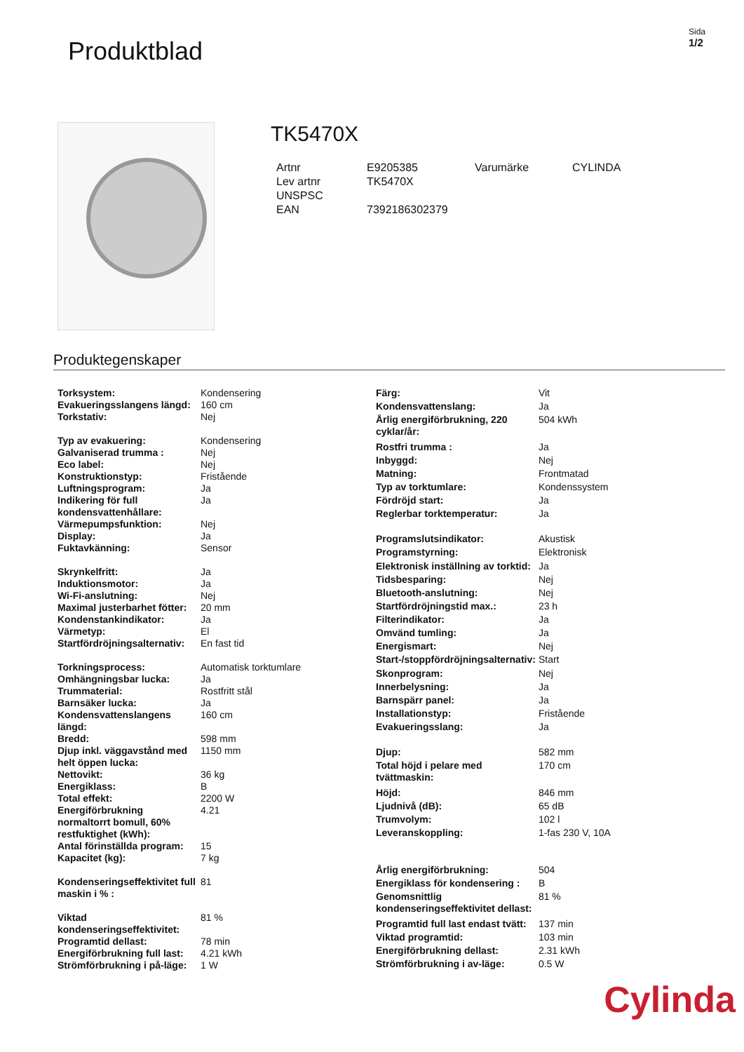Produktblad
Sida
1/2
TK5470X
| Artnr | E9205385 | Varumärke | CYLINDA |
| Lev artnr | TK5470X | | |
| UNSPSC | | | |
| EAN | 7392186302379 | | |
Produktegenskaper
| Torksystem: | Kondensering |
| Evakueringsslangens längd: | 160 cm |
| Torkstativ: | Nej |
| Typ av evakuering: | Kondensering |
| Galvaniserad trumma : | Nej |
| Eco label: | Nej |
| Konstruktionstyp: | Fristående |
| Luftningsprogram: | Ja |
| Indikering för full kondensvattenhållare: | Ja |
| Värmepumpsfunktion: | Nej |
| Display: | Ja |
| Fuktavkänning: | Sensor |
| Skrynkelfritt: | Ja |
| Induktionsmotor: | Ja |
| Wi-Fi-anslutning: | Nej |
| Maximal justerbarhet fötter: | 20 mm |
| Kondenstankindikator: | Ja |
| Värmetyp: | El |
| Startfördröjningsalternativ: | En fast tid |
| Torkningsprocess: | Automatisk torktumlare |
| Omhängningsbar lucka: | Ja |
| Trummaterial: | Rostfritt stål |
| Barnsäker lucka: | Ja |
| Kondensvattenslangens längd: | 160 cm |
| Bredd: | 598 mm |
| Djup inkl. väggavstånd med helt öppen lucka: | 1150 mm |
| Nettovikt: | 36 kg |
| Energiklass: | B |
| Total effekt: | 2200 W |
| Energiförbrukning normaltorrt bomull, 60% restfuktighet (kWh): | 4.21 |
| Antal förinställda program: | 15 |
| Kapacitet (kg): | 7 kg |
| Kondenseringseffektivitet full maskin i % : | 81 |
| Viktad kondenseringseffektivitet: | 81 % |
| Programtid dellast: | 78 min |
| Energiförbrukning full last: | 4.21 kWh |
| Strömförbrukning i på-läge: | 1 W |
| Färg: | Vit |
| Kondensvattenslang: | Ja |
| Årlig energiförbrukning, 220 cyklar/år: | 504 kWh |
| Rostfri trumma : | Ja |
| Inbyggd: | Nej |
| Matning: | Frontmatad |
| Typ av torktumlare: | Kondenssystem |
| Fördröjd start: | Ja |
| Reglerbar torktemperatur: | Ja |
| Programslutsindikator: | Akustisk |
| Programstyrning: | Elektronisk |
| Elektronisk inställning av torktid: | Ja |
| Tidsbesparing: | Nej |
| Bluetooth-anslutning: | Nej |
| Startfördröjningstid max.: | 23 h |
| Filterindikator: | Ja |
| Omvänd tumling: | Ja |
| Energismart: | Nej |
| Start-/stoppfördröjningsalternativ: | Start |
| Skonprogram: | Nej |
| Innerbelysning: | Ja |
| Barnspärr panel: | Ja |
| Installationstyp: | Fristående |
| Evakueringsslang: | Ja |
| Djup: | 582 mm |
| Total höjd i pelare med tvättmaskin: | 170 cm |
| Höjd: | 846 mm |
| Ljudnivå (dB): | 65 dB |
| Trumvolym: | 102 l |
| Leveranskoppling: | 1-fas 230 V, 10A |
| Årlig energiförbrukning: | 504 |
| Energiklass för kondensering : | B |
| Genomsnittlig kondenseringseffektivitet dellast: | 81 % |
| Programtid full last endast tvätt: | 137 min |
| Viktad programtid: | 103 min |
| Energiförbrukning dellast: | 2.31 kWh |
| Strömförbrukning i av-läge: | 0.5 W |
Cylinda